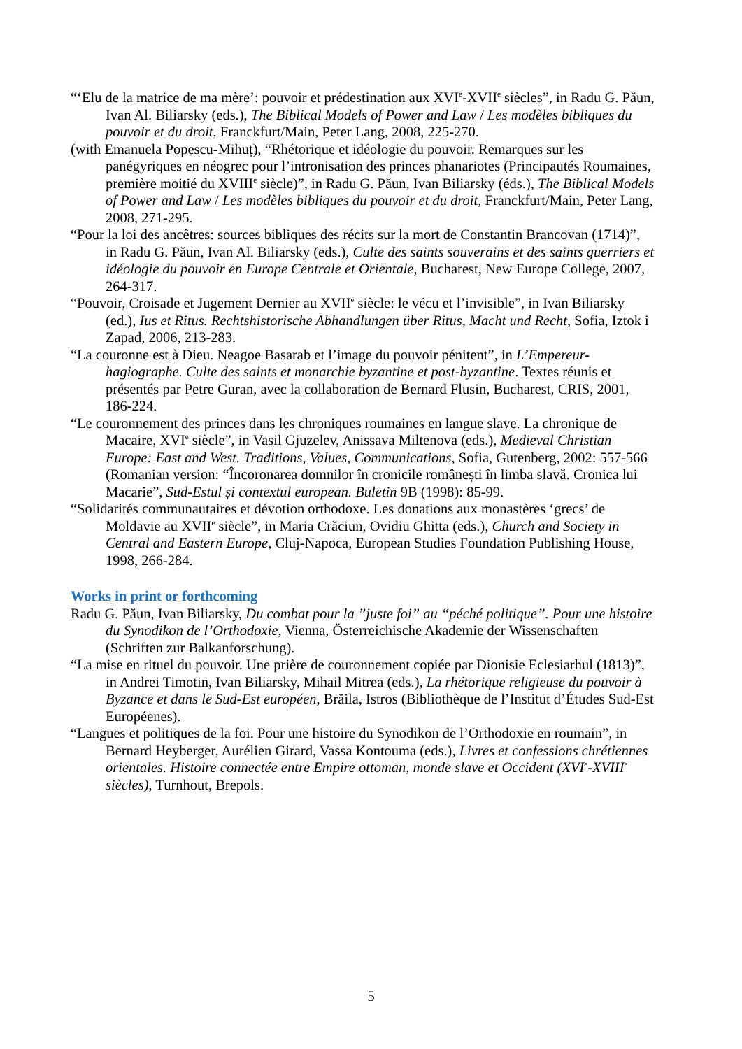“‘Elu de la matrice de ma mère’: pouvoir et prédestination aux XVI<sup>e</sup>-XVII<sup>e</sup> siècles”, in Radu G. Păun, Ivan Al. Biliarsky (eds.), The Biblical Models of Power and Law / Les modèles bibliques du pouvoir et du droit, Franckfurt/Main, Peter Lang, 2008, 225-270.
(with Emanuela Popescu-Mihuț), “Rhétorique et idéologie du pouvoir. Remarques sur les panégyriques en néogrec pour l’intronisation des princes phanariotes (Principautés Roumaines, première moitié du XVIII<sup>e</sup> siècle)”, in Radu G. Păun, Ivan Biliarsky (éds.), The Biblical Models of Power and Law / Les modèles bibliques du pouvoir et du droit, Franckfurt/Main, Peter Lang, 2008, 271-295.
“Pour la loi des ancêtres: sources bibliques des récits sur la mort de Constantin Brancovan (1714)”, in Radu G. Păun, Ivan Al. Biliarsky (eds.), Culte des saints souverains et des saints guerriers et idéologie du pouvoir en Europe Centrale et Orientale, Bucharest, New Europe College, 2007, 264-317.
“Pouvoir, Croisade et Jugement Dernier au XVII<sup>e</sup> siècle: le vécu et l’invisible”, in Ivan Biliarsky (ed.), Ius et Ritus. Rechtshistorische Abhandlungen über Ritus, Macht und Recht, Sofia, Iztok i Zapad, 2006, 213-283.
“La couronne est à Dieu. Neagoe Basarab et l’image du pouvoir pénitent”, in L’Empereur-hagiographe. Culte des saints et monarchie byzantine et post-byzantine. Textes réunis et présentés par Petre Guran, avec la collaboration de Bernard Flusin, Bucharest, CRIS, 2001, 186-224.
“Le couronnement des princes dans les chroniques roumaines en langue slave. La chronique de Macaire, XVI<sup>e</sup> siècle”, in Vasil Gjuzelev, Anissava Miltenova (eds.), Medieval Christian Europe: East and West. Traditions, Values, Communications, Sofia, Gutenberg, 2002: 557-566 (Romanian version: “Încoronarea domnilor în cronicile românești în limba slavă. Cronica lui Macarie”, Sud-Estul și contextul european. Buletin 9B (1998): 85-99.
“Solidarités communautaires et dévotion orthodoxe. Les donations aux monastères ‘grecs’ de Moldavie au XVII<sup>e</sup> siècle”, in Maria Crăciun, Ovidiu Ghitta (eds.), Church and Society in Central and Eastern Europe, Cluj-Napoca, European Studies Foundation Publishing House, 1998, 266-284.
Works in print or forthcoming
Radu G. Păun, Ivan Biliarsky, Du combat pour la ”juste foi” au “péché politique”. Pour une histoire du Synodikon de l’Orthodoxie, Vienna, Österreichische Akademie der Wissenschaften (Schriften zur Balkanforschung).
“La mise en rituel du pouvoir. Une prière de couronnement copiée par Dionisie Eclesiarhul (1813)”, in Andrei Timotin, Ivan Biliarsky, Mihail Mitrea (eds.), La rhétorique religieuse du pouvoir à Byzance et dans le Sud-Est européen, Brăila, Istros (Bibliothèque de l’Institut d’Études Sud-Est Européenes).
“Langues et politiques de la foi. Pour une histoire du Synodikon de l’Orthodoxie en roumain”, in Bernard Heyberger, Aurélien Girard, Vassa Kontouma (eds.), Livres et confessions chrétiennes orientales. Histoire connectée entre Empire ottoman, monde slave et Occident (XVI<sup>e</sup>-XVIII<sup>e</sup> siècles), Turnhout, Brepols.
5